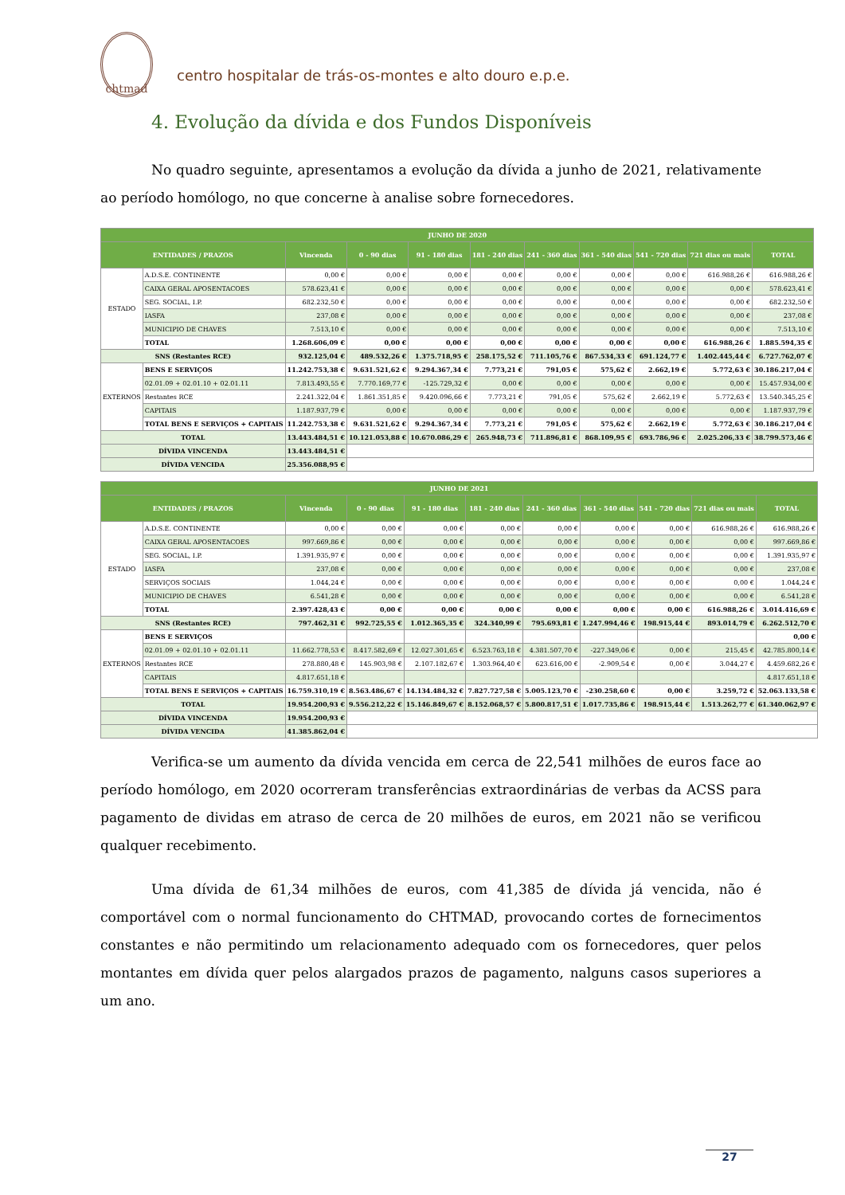chtmad
centro hospitalar de trás-os-montes e alto douro e.p.e.
4. Evolução da dívida e dos Fundos Disponíveis
No quadro seguinte, apresentamos a evolução da dívida a junho de 2021, relativamente ao período homólogo, no que concerne à analise sobre fornecedores.
| JUNHO DE 2020 | | | | | | | | | | |
| ENTIDADES / PRAZOS | | Vincenda | 0 - 90 dias | 91 - 180 dias | 181 - 240 dias | 241 - 360 dias | 361 - 540 dias | 541 - 720 dias | 721 dias ou mais | TOTAL |
| ESTADO | A.D.S.E. CONTINENTE | 0,00 € | 0,00 € | 0,00 € | 0,00 € | 0,00 € | 0,00 € | 0,00 € | 616.988,26 € | 616.988,26 € |
| | CAIXA GERAL APOSENTACOES | 578.623,41 € | 0,00 € | 0,00 € | 0,00 € | 0,00 € | 0,00 € | 0,00 € | 0,00 € | 578.623,41 € |
| | SEG. SOCIAL, I.P. | 682.232,50 € | 0,00 € | 0,00 € | 0,00 € | 0,00 € | 0,00 € | 0,00 € | 0,00 € | 682.232,50 € |
| | IASFA | 237,08 € | 0,00 € | 0,00 € | 0,00 € | 0,00 € | 0,00 € | 0,00 € | 0,00 € | 237,08 € |
| | MUNICIPIO DE CHAVES | 7.513,10 € | 0,00 € | 0,00 € | 0,00 € | 0,00 € | 0,00 € | 0,00 € | 0,00 € | 7.513,10 € |
| | TOTAL | 1.268.606,09 € | 0,00 € | 0,00 € | 0,00 € | 0,00 € | 0,00 € | 0,00 € | 616.988,26 € | 1.885.594,35 € |
| SNS (Restantes RCE) | | 932.125,04 € | 489.532,26 € | 1.375.718,95 € | 258.175,52 € | 711.105,76 € | 867.534,33 € | 691.124,77 € | 1.402.445,44 € | 6.727.762,07 € |
| EXTERNOS | BENS E SERVIÇOS | 11.242.753,38 € | 9.631.521,62 € | 9.294.367,34 € | 7.773,21 € | 791,05 € | 575,62 € | 2.662,19 € | 5.772,63 € | 30.186.217,04 € |
| | 02.01.09 + 02.01.10 + 02.01.11 | 7.813.493,55 € | 7.770.169,77 € | -125.729,32 € | 0,00 € | 0,00 € | 0,00 € | 0,00 € | 0,00 € | 15.457.934,00 € |
| | Restantes RCE | 2.241.322,04 € | 1.861.351,85 € | 9.420.096,66 € | 7.773,21 € | 791,05 € | 575,62 € | 2.662,19 € | 5.772,63 € | 13.540.345,25 € |
| | CAPITAIS | 1.187.937,79 € | 0,00 € | 0,00 € | 0,00 € | 0,00 € | 0,00 € | 0,00 € | 0,00 € | 1.187.937,79 € |
| | TOTAL BENS E SERVIÇOS + CAPITAIS | 11.242.753,38 € | 9.631.521,62 € | 9.294.367,34 € | 7.773,21 € | 791,05 € | 575,62 € | 2.662,19 € | 5.772,63 € | 30.186.217,04 € |
| TOTAL | | 13.443.484,51 € | 10.121.053,88 € | 10.670.086,29 € | 265.948,73 € | 711.896,81 € | 868.109,95 € | 693.786,96 € | 2.025.206,33 € | 38.799.573,46 € |
| DÍVIDA VINCENDA | | 13.443.484,51 € | | | | | | | | |
| DÍVIDA VENCIDA | | 25.356.088,95 € | | | | | | | | |
| JUNHO DE 2021 | | | | | | | | | | |
| ENTIDADES / PRAZOS | | Vincenda | 0 - 90 dias | 91 - 180 dias | 181 - 240 dias | 241 - 360 dias | 361 - 540 dias | 541 - 720 dias | 721 dias ou mais | TOTAL |
| ESTADO | A.D.S.E. CONTINENTE | 0,00 € | 0,00 € | 0,00 € | 0,00 € | 0,00 € | 0,00 € | 0,00 € | 616.988,26 € | 616.988,26 € |
| | CAIXA GERAL APOSENTACOES | 997.669,86 € | 0,00 € | 0,00 € | 0,00 € | 0,00 € | 0,00 € | 0,00 € | 0,00 € | 997.669,86 € |
| | SEG. SOCIAL, I.P. | 1.391.935,97 € | 0,00 € | 0,00 € | 0,00 € | 0,00 € | 0,00 € | 0,00 € | 0,00 € | 1.391.935,97 € |
| | IASFA | 237,08 € | 0,00 € | 0,00 € | 0,00 € | 0,00 € | 0,00 € | 0,00 € | 0,00 € | 237,08 € |
| | SERVIÇOS SOCIAIS | 1.044,24 € | 0,00 € | 0,00 € | 0,00 € | 0,00 € | 0,00 € | 0,00 € | 0,00 € | 1.044,24 € |
| | MUNICIPIO DE CHAVES | 6.541,28 € | 0,00 € | 0,00 € | 0,00 € | 0,00 € | 0,00 € | 0,00 € | 0,00 € | 6.541,28 € |
| | TOTAL | 2.397.428,43 € | 0,00 € | 0,00 € | 0,00 € | 0,00 € | 0,00 € | 0,00 € | 616.988,26 € | 3.014.416,69 € |
| SNS (Restantes RCE) | | 797.462,31 € | 992.725,55 € | 1.012.365,35 € | 324.340,99 € | 795.693,81 € | 1.247.994,46 € | 198.915,44 € | 893.014,79 € | 6.262.512,70 € |
| EXTERNOS | BENS E SERVIÇOS | | | | | | | | | 0,00 € |
| | 02.01.09 + 02.01.10 + 02.01.11 | 11.662.778,53 € | 8.417.582,69 € | 12.027.301,65 € | 6.523.763,18 € | 4.381.507,70 € | -227.349,06 € | 0,00 € | 215,45 € | 42.785.800,14 € |
| | Restantes RCE | 278.880,48 € | 145.903,98 € | 2.107.182,67 € | 1.303.964,40 € | 623.616,00 € | -2.909,54 € | 0,00 € | 3.044,27 € | 4.459.682,26 € |
| | CAPITAIS | 4.817.651,18 € | | | | | | | | 4.817.651,18 € |
| | TOTAL BENS E SERVIÇOS + CAPITAIS | 16.759.310,19 € | 8.563.486,67 € | 14.134.484,32 € | 7.827.727,58 € | 5.005.123,70 € | -230.258,60 € | 0,00 € | 3.259,72 € | 52.063.133,58 € |
| TOTAL | | 19.954.200,93 € | 9.556.212,22 € | 15.146.849,67 € | 8.152.068,57 € | 5.800.817,51 € | 1.017.735,86 € | 198.915,44 € | 1.513.262,77 € | 61.340.062,97 € |
| DÍVIDA VINCENDA | | 19.954.200,93 € | | | | | | | | |
| DÍVIDA VENCIDA | | 41.385.862,04 € | | | | | | | | |
Verifica-se um aumento da dívida vencida em cerca de 22,541 milhões de euros face ao período homólogo, em 2020 ocorreram transferências extraordinárias de verbas da ACSS para pagamento de dividas em atraso de cerca de 20 milhões de euros, em 2021 não se verificou qualquer recebimento.
Uma dívida de 61,34 milhões de euros, com 41,385 de dívida já vencida, não é comportável com o normal funcionamento do CHTMAD, provocando cortes de fornecimentos constantes e não permitindo um relacionamento adequado com os fornecedores, quer pelos montantes em dívida quer pelos alargados prazos de pagamento, nalguns casos superiores a um ano.
27